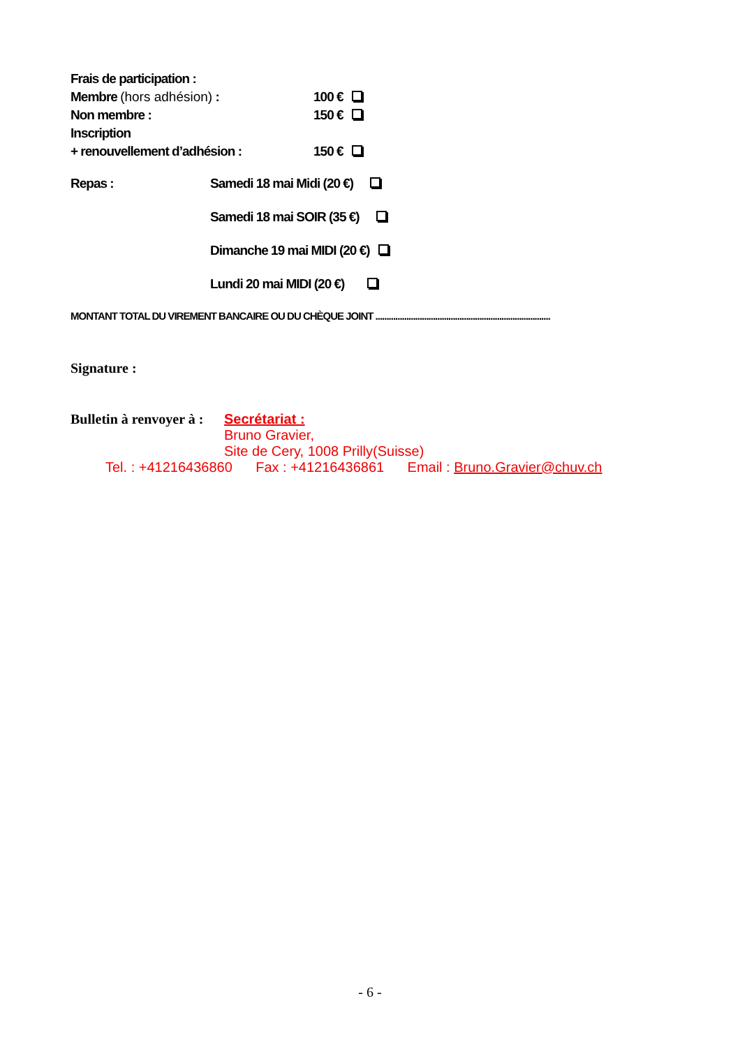Frais de participation :
Membre (hors adhésion) : 100 €
Non membre : 150 €
Inscription
+ renouvellement d’adhésion : 150 €
Repas :
Samedi 18 mai Midi (20 €)
Samedi 18 mai SOIR (35 €)
Dimanche 19 mai MIDI (20 €)
Lundi 20 mai MIDI (20 €)
MONTANT TOTAL DU VIREMENT BANCAIRE OU DU CHÈQUE JOINT ...............................................................................
Signature :
Bulletin à renvoyer à :
Secrétariat :
Bruno Gravier,
Site de Cery, 1008 Prilly(Suisse)
Tel. : +41216436860 Fax : +41216436861 Email : Bruno.Gravier@chuv.ch
- 6 -